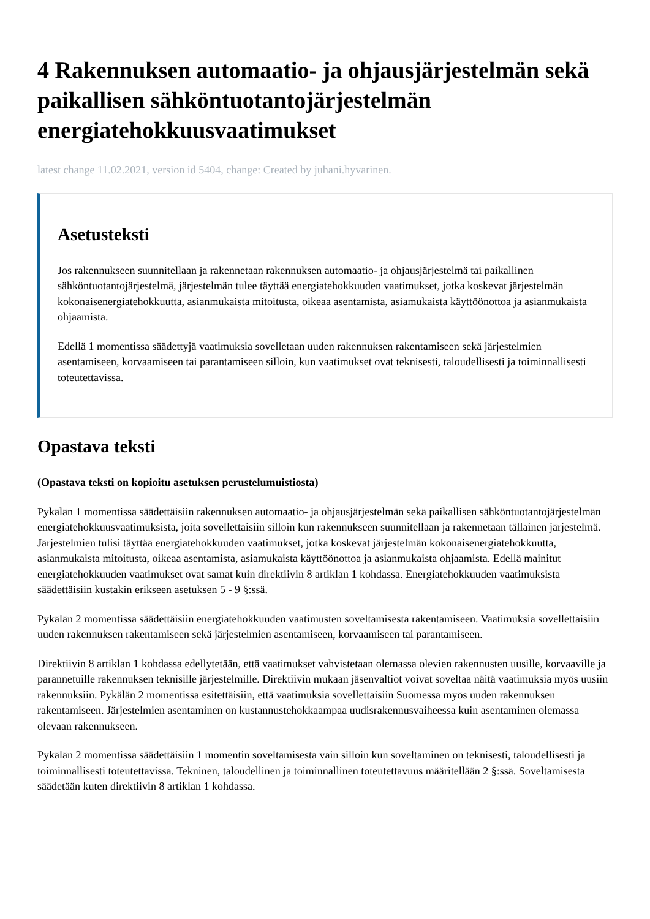4 Rakennuksen automaatio- ja ohjausjärjestelmän sekä paikallisen sähköntuotantojärjestelmän energiatehokkuusvaatimukset
latest change 11.02.2021, version id 5404, change: Created by juhani.hyvarinen.
Asetusteksti
Jos rakennukseen suunnitellaan ja rakennetaan rakennuksen automaatio- ja ohjausjärjestelmä tai paikallinen sähköntuotantojärjestelmä, järjestelmän tulee täyttää energiatehokkuuden vaatimukset, jotka koskevat järjestelmän kokonaisenergiatehokkuutta, asianmukaista mitoitusta, oikeaa asentamista, asiamukaista käyttöönottoa ja asianmukaista ohjaamista.
Edellä 1 momentissa säädettyjä vaatimuksia sovelletaan uuden rakennuksen rakentamiseen sekä järjestelmien asentamiseen, korvaamiseen tai parantamiseen silloin, kun vaatimukset ovat teknisesti, taloudellisesti ja toiminnallisesti toteutettavissa.
Opastava teksti
(Opastava teksti on kopioitu asetuksen perustelumuistiosta)
Pykälän 1 momentissa säädettäisiin rakennuksen automaatio- ja ohjausjärjestelmän sekä paikallisen sähköntuotantojärjestelmän energiatehokkuusvaatimuksista, joita sovellettaisiin silloin kun rakennukseen suunnitellaan ja rakennetaan tällainen järjestelmä. Järjestelmien tulisi täyttää energiatehokkuuden vaatimukset, jotka koskevat järjestelmän kokonaisenergiatehokkuutta, asianmukaista mitoitusta, oikeaa asentamista, asiamukaista käyttöönottoa ja asianmukaista ohjaamista. Edellä mainitut energiatehokkuuden vaatimukset ovat samat kuin direktiivin 8 artiklan 1 kohdassa. Energiatehokkuuden vaatimuksista säädettäisiin kustakin erikseen asetuksen 5 - 9 §:ssä.
Pykälän 2 momentissa säädettäisiin energiatehokkuuden vaatimusten soveltamisesta rakentamiseen. Vaatimuksia sovellettaisiin uuden rakennuksen rakentamiseen sekä järjestelmien asentamiseen, korvaamiseen tai parantamiseen.
Direktiivin 8 artiklan 1 kohdassa edellytetään, että vaatimukset vahvistetaan olemassa olevien rakennusten uusille, korvaaville ja parannetuille rakennuksen teknisille järjestelmille. Direktiivin mukaan jäsenvaltiot voivat soveltaa näitä vaatimuksia myös uusiin rakennuksiin. Pykälän 2 momentissa esitettäisiin, että vaatimuksia sovellettaisiin Suomessa myös uuden rakennuksen rakentamiseen. Järjestelmien asentaminen on kustannustehokkaampaa uudisrakennusvaiheessa kuin asentaminen olemassa olevaan rakennukseen.
Pykälän 2 momentissa säädettäisiin 1 momentin soveltamisesta vain silloin kun soveltaminen on teknisesti, taloudellisesti ja toiminnallisesti toteutettavissa. Tekninen, taloudellinen ja toiminnallinen toteutettavuus määritellään 2 §:ssä. Soveltamisesta säädetään kuten direktiivin 8 artiklan 1 kohdassa.